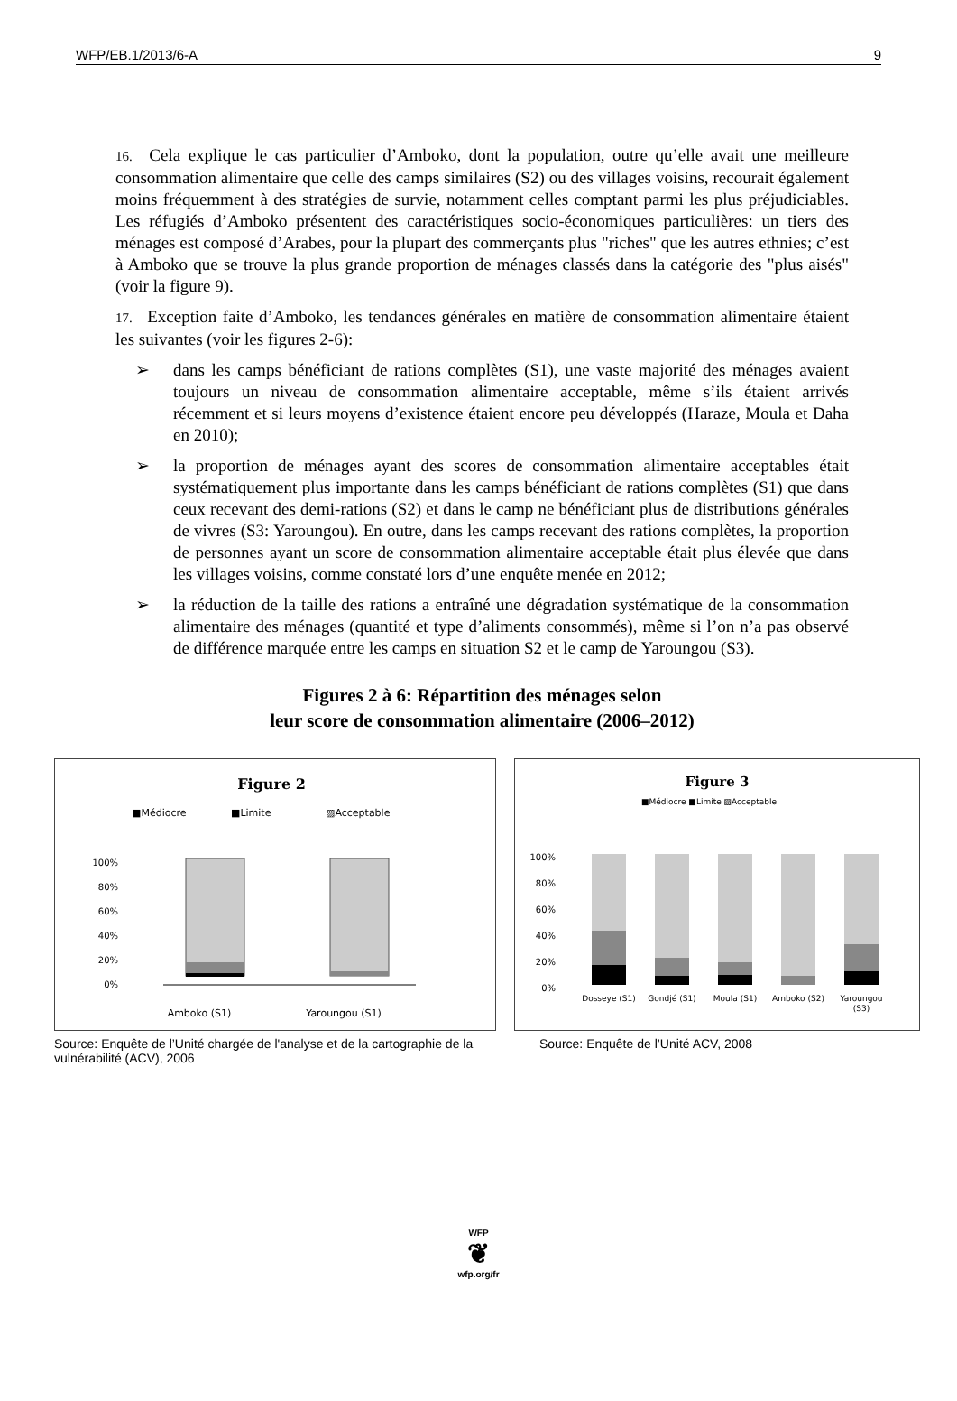WFP/EB.1/2013/6-A 9
16. Cela explique le cas particulier d’Amboko, dont la population, outre qu’elle avait une meilleure consommation alimentaire que celle des camps similaires (S2) ou des villages voisins, recourait également moins fréquemment à des stratégies de survie, notamment celles comptant parmi les plus préjudiciables. Les réfugiés d’Amboko présentent des caractéristiques socio-économiques particulières: un tiers des ménages est composé d’Arabes, pour la plupart des commerçants plus "riches" que les autres ethnies; c’est à Amboko que se trouve la plus grande proportion de ménages classés dans la catégorie des "plus aisés" (voir la figure 9).
17. Exception faite d’Amboko, les tendances générales en matière de consommation alimentaire étaient les suivantes (voir les figures 2-6):
➢ dans les camps bénéficiant de rations complètes (S1), une vaste majorité des ménages avaient toujours un niveau de consommation alimentaire acceptable, même s’ils étaient arrivés récemment et si leurs moyens d’existence étaient encore peu développés (Haraze, Moula et Daha en 2010);
➢ la proportion de ménages ayant des scores de consommation alimentaire acceptables était systématiquement plus importante dans les camps bénéficiant de rations complètes (S1) que dans ceux recevant des demi-rations (S2) et dans le camp ne bénéficiant plus de distributions générales de vivres (S3: Yaroungou). En outre, dans les camps recevant des rations complètes, la proportion de personnes ayant un score de consommation alimentaire acceptable était plus élevée que dans les villages voisins, comme constaté lors d’une enquête menée en 2012;
➢ la réduction de la taille des rations a entraîné une dégradation systématique de la consommation alimentaire des ménages (quantité et type d’aliments consommés), même si l’on n’a pas observé de différence marquée entre les camps en situation S2 et le camp de Yaroungou (S3).
Figures 2 à 6: Répartition des ménages selon
leur score de consommation alimentaire (2006–2012)
Figure 2
■Médiocre
■Limite
▨Acceptable
0%
20%
40%
60%
80%
100%
Amboko (S1)
Yaroungou (S1)
Source: Enquête de l’Unité chargée de l'analyse et de la cartographie de la vulnérabilité (ACV), 2006
Figure 3
■Médiocre ■Limite ▨Acceptable
0%
20%
40%
60%
80%
100%
Dosseye (S1)
Gondjé (S1)
Moula (S1)
Amboko (S2)
Yaroungou
(S3)
Source: Enquête de l’Unité ACV, 2008
WFP
❦
wfp.org/fr